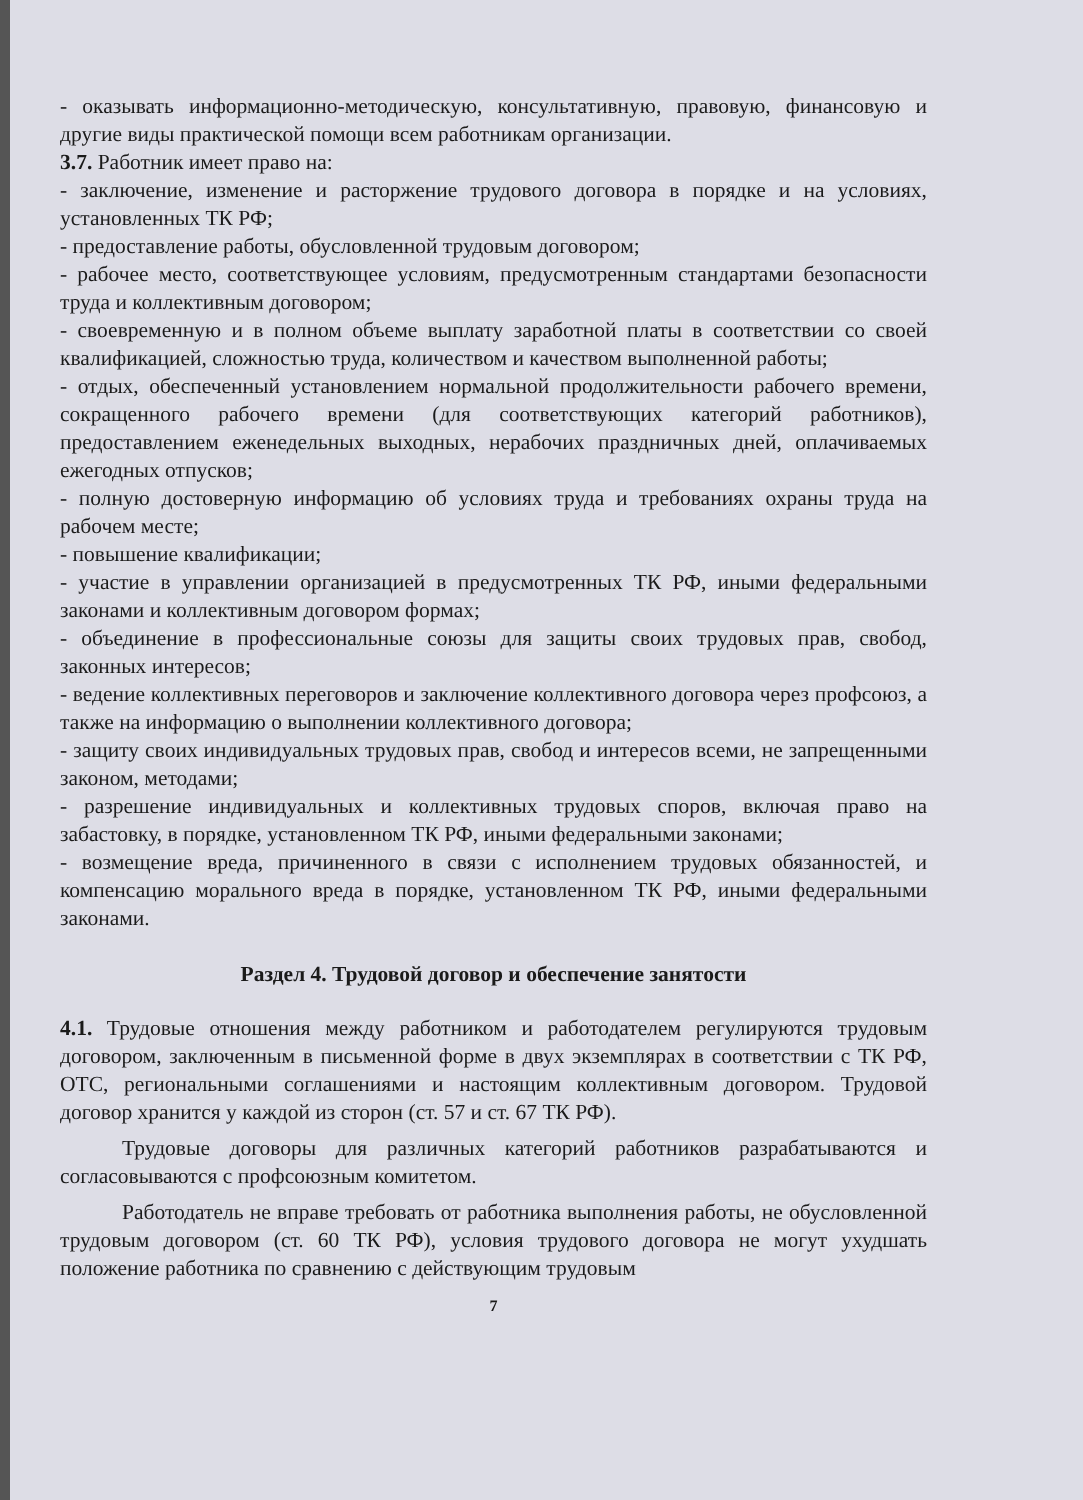- оказывать информационно-методическую, консультативную, правовую, финансовую и другие виды практической помощи всем работникам организации.
3.7. Работник имеет право на:
- заключение, изменение и расторжение трудового договора в порядке и на условиях, установленных ТК РФ;
- предоставление работы, обусловленной трудовым договором;
- рабочее место, соответствующее условиям, предусмотренным стандартами безопасности труда и коллективным договором;
- своевременную и в полном объеме выплату заработной платы в соответствии со своей квалификацией, сложностью труда, количеством и качеством выполненной работы;
- отдых, обеспеченный установлением нормальной продолжительности рабочего времени, сокращенного рабочего времени (для соответствующих категорий работников), предоставлением еженедельных выходных, нерабочих праздничных дней, оплачиваемых ежегодных отпусков;
- полную достоверную информацию об условиях труда и требованиях охраны труда на рабочем месте;
- повышение квалификации;
- участие в управлении организацией в предусмотренных ТК РФ, иными федеральными законами и коллективным договором формах;
- объединение в профессиональные союзы для защиты своих трудовых прав, свобод, законных интересов;
- ведение коллективных переговоров и заключение коллективного договора через профсоюз, а также на информацию о выполнении коллективного договора;
- защиту своих индивидуальных трудовых прав, свобод и интересов всеми, не запрещенными законом, методами;
- разрешение индивидуальных и коллективных трудовых споров, включая право на забастовку, в порядке, установленном ТК РФ, иными федеральными законами;
- возмещение вреда, причиненного в связи с исполнением трудовых обязанностей, и компенсацию морального вреда в порядке, установленном ТК РФ, иными федеральными законами.
Раздел 4. Трудовой договор и обеспечение занятости
4.1. Трудовые отношения между работником и работодателем регулируются трудовым договором, заключенным в письменной форме в двух экземплярах в соответствии с ТК РФ, ОТС, региональными соглашениями и настоящим коллективным договором. Трудовой договор хранится у каждой из сторон (ст. 57 и ст. 67 ТК РФ).
Трудовые договоры для различных категорий работников разрабатываются и согласовываются с профсоюзным комитетом.
Работодатель не вправе требовать от работника выполнения работы, не обусловленной трудовым договором (ст. 60 ТК РФ), условия трудового договора не могут ухудшать положение работника по сравнению с действующим трудовым
7